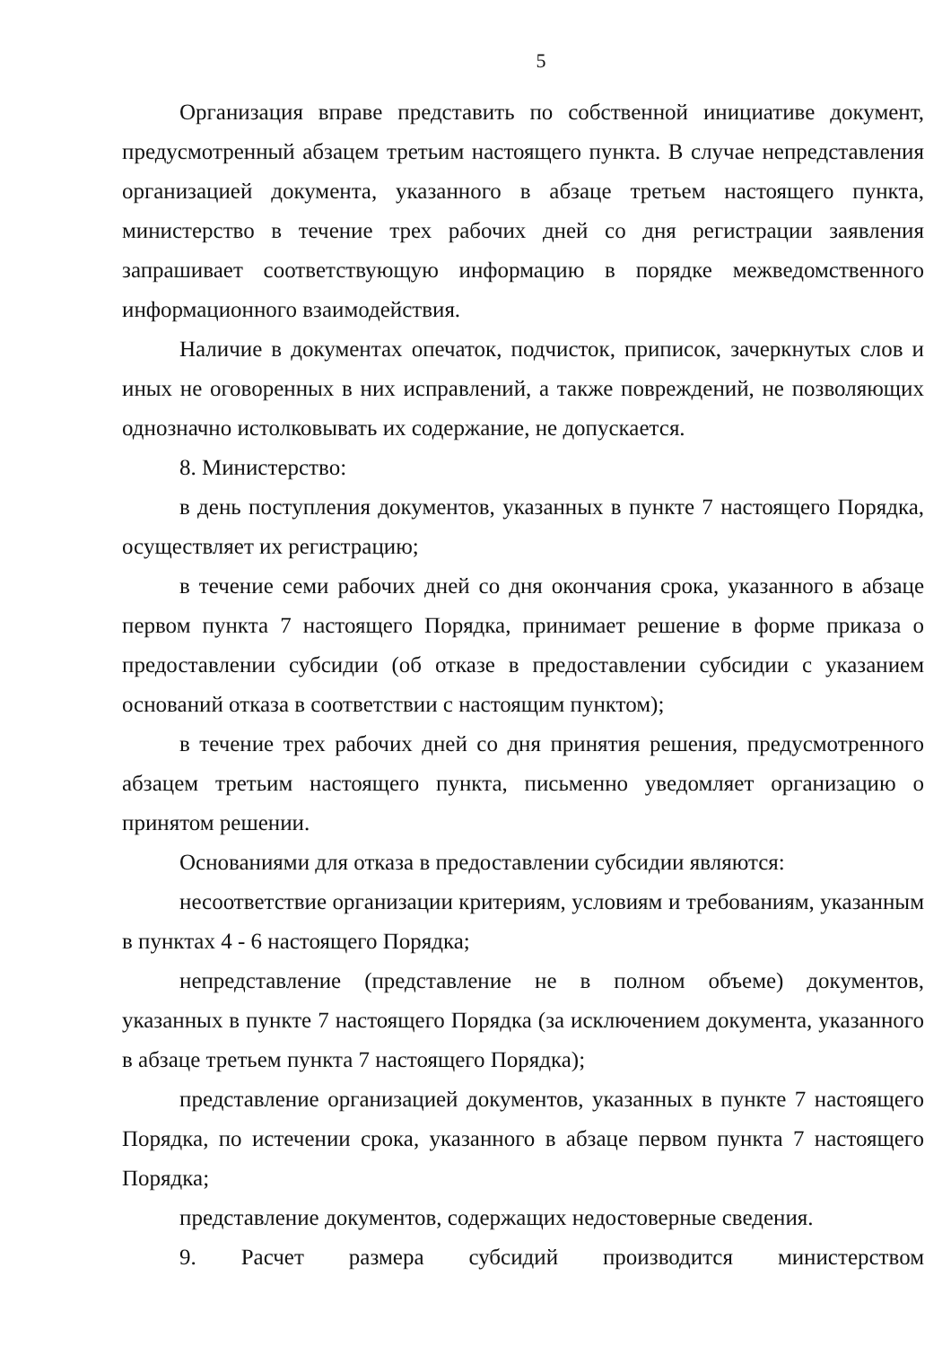5
Организация вправе представить по собственной инициативе документ, предусмотренный абзацем третьим настоящего пункта. В случае непредставления организацией документа, указанного в абзаце третьем настоящего пункта, министерство в течение трех рабочих дней со дня регистрации заявления запрашивает соответствующую информацию в порядке межведомственного информационного взаимодействия.
Наличие в документах опечаток, подчисток, приписок, зачеркнутых слов и иных не оговоренных в них исправлений, а также повреждений, не позволяющих однозначно истолковывать их содержание, не допускается.
8. Министерство:
в день поступления документов, указанных в пункте 7 настоящего Порядка, осуществляет их регистрацию;
в течение семи рабочих дней со дня окончания срока, указанного в абзаце первом пункта 7 настоящего Порядка, принимает решение в форме приказа о предоставлении субсидии (об отказе в предоставлении субсидии с указанием оснований отказа в соответствии с настоящим пунктом);
в течение трех рабочих дней со дня принятия решения, предусмотренного абзацем третьим настоящего пункта, письменно уведомляет организацию о принятом решении.
Основаниями для отказа в предоставлении субсидии являются:
несоответствие организации критериям, условиям и требованиям, указанным в пунктах 4 - 6 настоящего Порядка;
непредставление (представление не в полном объеме) документов, указанных в пункте 7 настоящего Порядка (за исключением документа, указанного в абзаце третьем пункта 7 настоящего Порядка);
представление организацией документов, указанных в пункте 7 настоящего Порядка, по истечении срока, указанного в абзаце первом пункта 7 настоящего Порядка;
представление документов, содержащих недостоверные сведения.
9. Расчет размера субсидий производится министерством